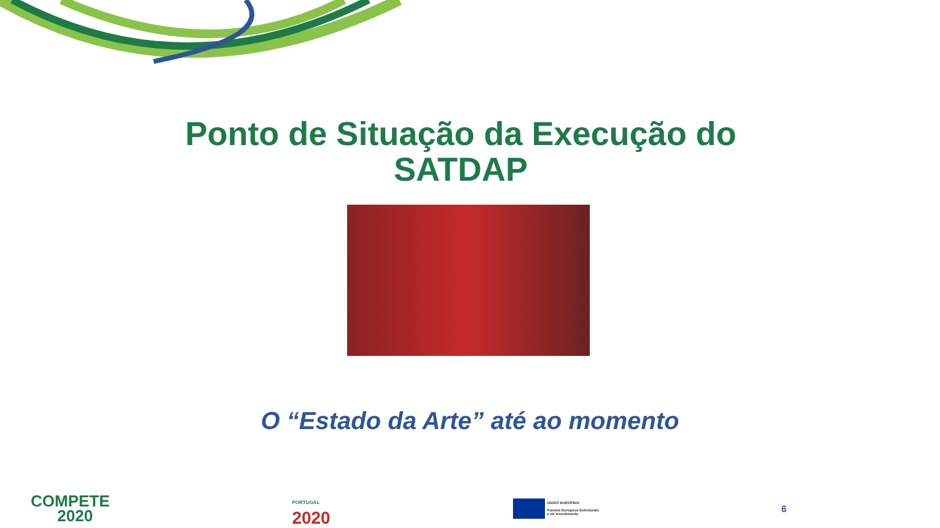Ponto de Situação da Execução do
SATDAP
O “Estado da Arte” até ao momento
COMPETE
2020
PORTUGAL
2020
UNIÃO EUROPEIA
Fundos Europeus Estruturais
e de Investimento
6